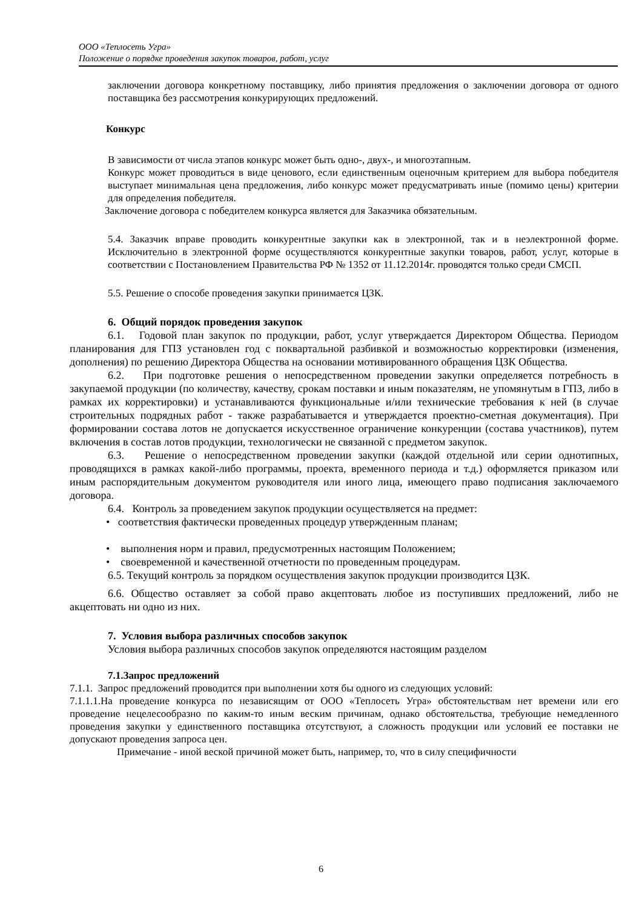ООО «Теплосеть Угра»
Положение о порядке проведения закупок товаров, работ, услуг
заключении договора конкретному поставщику, либо принятия предложения о заключении договора от одного поставщика без рассмотрения конкурирующих предложений.
Конкурс
В зависимости от числа этапов конкурс может быть одно-, двух-, и многоэтапным.
Конкурс может проводиться в виде ценового, если единственным оценочным критерием для выбора победителя выступает минимальная цена предложения, либо конкурс может предусматривать иные (помимо цены) критерии для определения победителя.
Заключение договора с победителем конкурса является для Заказчика обязательным.
5.4. Заказчик вправе проводить конкурентные закупки как в электронной, так и в неэлектронной форме. Исключительно в электронной форме осуществляются конкурентные закупки товаров, работ, услуг, которые в соответствии с Постановлением Правительства РФ № 1352 от 11.12.2014г. проводятся только среди СМСП.
5.5. Решение о способе проведения закупки принимается ЦЗК.
6. Общий порядок проведения закупок
6.1. Годовой план закупок по продукции, работ, услуг утверждается Директором Общества. Периодом планирования для ГПЗ установлен год с поквартальной разбивкой и возможностью корректировки (изменения, дополнения) по решению Директора Общества на основании мотивированного обращения ЦЗК Общества.
6.2. При подготовке решения о непосредственном проведении закупки определяется потребность в закупаемой продукции (по количеству, качеству, срокам поставки и иным показателям, не упомянутым в ГПЗ, либо в рамках их корректировки) и устанавливаются функциональные и/или технические требования к ней (в случае строительных подрядных работ - также разрабатывается и утверждается проектно-сметная документация). При формировании состава лотов не допускается искусственное ограничение конкуренции (состава участников), путем включения в состав лотов продукции, технологически не связанной с предметом закупок.
6.3. Решение о непосредственном проведении закупки (каждой отдельной или серии однотипных, проводящихся в рамках какой-либо программы, проекта, временного периода и т.д.) оформляется приказом или иным распорядительным документом руководителя или иного лица, имеющего право подписания заключаемого договора.
6.4. Контроль за проведением закупок продукции осуществляется на предмет:
• соответствия фактически проведенных процедур утвержденным планам;
• выполнения норм и правил, предусмотренных настоящим Положением;
• своевременной и качественной отчетности по проведенным процедурам.
6.5. Текущий контроль за порядком осуществления закупок продукции производится ЦЗК.
6.6. Общество оставляет за собой право акцептовать любое из поступивших предложений, либо не акцептовать ни одно из них.
7. Условия выбора различных способов закупок
Условия выбора различных способов закупок определяются настоящим разделом
7.1.Запрос предложений
7.1.1. Запрос предложений проводится при выполнении хотя бы одного из следующих условий:
7.1.1.1.На проведение конкурса по независящим от ООО «Теплосеть Угра» обстоятельствам нет времени или его проведение нецелесообразно по каким-то иным веским причинам, однако обстоятельства, требующие немедленного проведения закупки у единственного поставщика отсутствуют, а сложность продукции или условий ее поставки не допускают проведения запроса цен.
Примечание - иной веской причиной может быть, например, то, что в силу специфичности
6